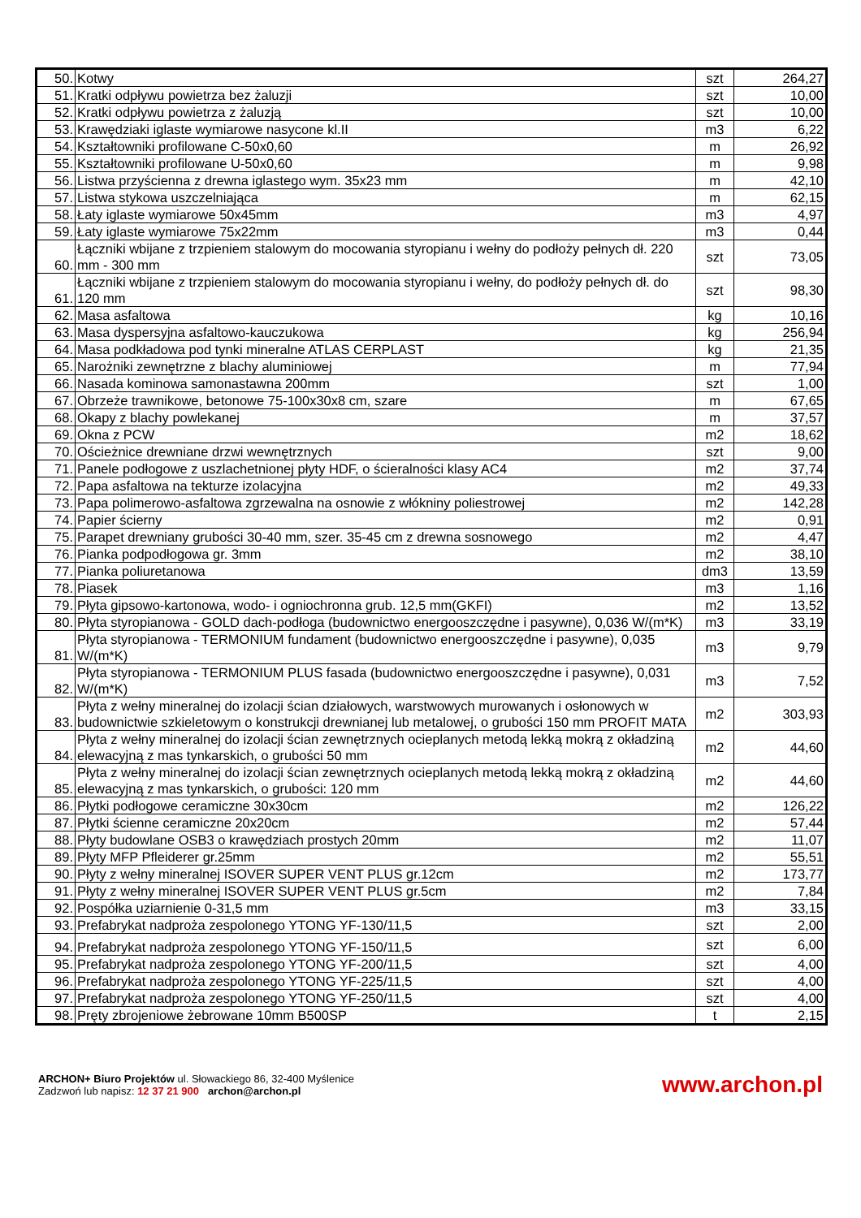| 50. | Kotwy | szt | 264,27 |
| 51. | Kratki odpływu powietrza bez żaluzji | szt | 10,00 |
| 52. | Kratki odpływu powietrza z żaluzją | szt | 10,00 |
| 53. | Krawędziaki iglaste wymiarowe nasycone kl.II | m3 | 6,22 |
| 54. | Kształtowniki profilowane C-50x0,60 | m | 26,92 |
| 55. | Kształtowniki profilowane U-50x0,60 | m | 9,98 |
| 56. | Listwa przyścienna z drewna iglastego wym. 35x23 mm | m | 42,10 |
| 57. | Listwa stykowa uszczelniająca | m | 62,15 |
| 58. | Łaty iglaste wymiarowe 50x45mm | m3 | 4,97 |
| 59. | Łaty iglaste wymiarowe 75x22mm | m3 | 0,44 |
| 60. | Łączniki wbijane z trzpieniem stalowym do mocowania styropianu i wełny do podłoży pełnych dł. 220 mm - 300 mm | szt | 73,05 |
| 61. | Łączniki wbijane z trzpieniem stalowym do mocowania styropianu i wełny, do podłoży pełnych dł. do 120 mm | szt | 98,30 |
| 62. | Masa asfaltowa | kg | 10,16 |
| 63. | Masa dyspersyjna asfaltowo-kauczukowa | kg | 256,94 |
| 64. | Masa podkładowa pod tynki mineralne ATLAS CERPLAST | kg | 21,35 |
| 65. | Narożniki zewnętrzne z blachy aluminiowej | m | 77,94 |
| 66. | Nasada kominowa samonastawna 200mm | szt | 1,00 |
| 67. | Obrzeże trawnikowe, betonowe 75-100x30x8 cm, szare | m | 67,65 |
| 68. | Okapy z blachy powlekanej | m | 37,57 |
| 69. | Okna z PCW | m2 | 18,62 |
| 70. | Ościeżnice drewniane drzwi wewnętrznych | szt | 9,00 |
| 71. | Panele podłogowe z uszlachetnionej płyty HDF, o ścieralności klasy AC4 | m2 | 37,74 |
| 72. | Papa asfaltowa na tekturze izolacyjna | m2 | 49,33 |
| 73. | Papa polimerowo-asfaltowa zgrzewalna na osnowie z włókniny poliestrowej | m2 | 142,28 |
| 74. | Papier ścierny | m2 | 0,91 |
| 75. | Parapet drewniany grubości 30-40 mm, szer. 35-45 cm z drewna sosnowego | m2 | 4,47 |
| 76. | Pianka podpodłogowa gr. 3mm | m2 | 38,10 |
| 77. | Pianka poliuretanowa | dm3 | 13,59 |
| 78. | Piasek | m3 | 1,16 |
| 79. | Płyta gipsowo-kartonowa, wodo- i ogniochronna grub. 12,5 mm(GKFI) | m2 | 13,52 |
| 80. | Płyta styropianowa - GOLD dach-podłoga (budownictwo energooszczędne i pasywne), 0,036 W/(m*K) | m3 | 33,19 |
| 81. | Płyta styropianowa - TERMONIUM fundament (budownictwo energooszczędne i pasywne), 0,035 W/(m*K) | m3 | 9,79 |
| 82. | Płyta styropianowa - TERMONIUM PLUS fasada (budownictwo energooszczędne i pasywne), 0,031 W/(m*K) | m3 | 7,52 |
| 83. | Płyta z wełny mineralnej do izolacji ścian działowych, warstwowych murowanych i osłonowych w budownictwie szkieletowym o konstrukcji drewnianej lub metalowej, o grubości 150 mm PROFIT MATA | m2 | 303,93 |
| 84. | Płyta z wełny mineralnej do izolacji ścian zewnętrznych ocieplanych metodą lekką mokrą z okładziną elewacyjną z mas tynkarskich, o grubości 50 mm | m2 | 44,60 |
| 85. | Płyta z wełny mineralnej do izolacji ścian zewnętrznych ocieplanych metodą lekką mokrą z okładziną elewacyjną z mas tynkarskich, o grubości: 120 mm | m2 | 44,60 |
| 86. | Płytki podłogowe ceramiczne 30x30cm | m2 | 126,22 |
| 87. | Płytki ścienne ceramiczne 20x20cm | m2 | 57,44 |
| 88. | Płyty budowlane OSB3 o krawędziach prostych 20mm | m2 | 11,07 |
| 89. | Płyty MFP Pfleiderer gr.25mm | m2 | 55,51 |
| 90. | Płyty z wełny mineralnej ISOVER SUPER VENT PLUS gr.12cm | m2 | 173,77 |
| 91. | Płyty z wełny mineralnej ISOVER SUPER VENT PLUS gr.5cm | m2 | 7,84 |
| 92. | Pospółka uziarnienie 0-31,5 mm | m3 | 33,15 |
| 93. | Prefabrykat nadproża zespolonego YTONG YF-130/11,5 | szt | 2,00 |
| 94. | Prefabrykat nadproża zespolonego YTONG YF-150/11,5 | szt | 6,00 |
| 95. | Prefabrykat nadproża zespolonego YTONG YF-200/11,5 | szt | 4,00 |
| 96. | Prefabrykat nadproża zespolonego YTONG YF-225/11,5 | szt | 4,00 |
| 97. | Prefabrykat nadproża zespolonego YTONG YF-250/11,5 | szt | 4,00 |
| 98. | Pręty zbrojeniowe żebrowane 10mm B500SP | t | 2,15 |
ARCHON+ Biuro Projektów ul. Słowackiego 86, 32-400 Myślenice
Zadzwoń lub napisz: 12 37 21 900 archon@archon.pl
www.archon.pl